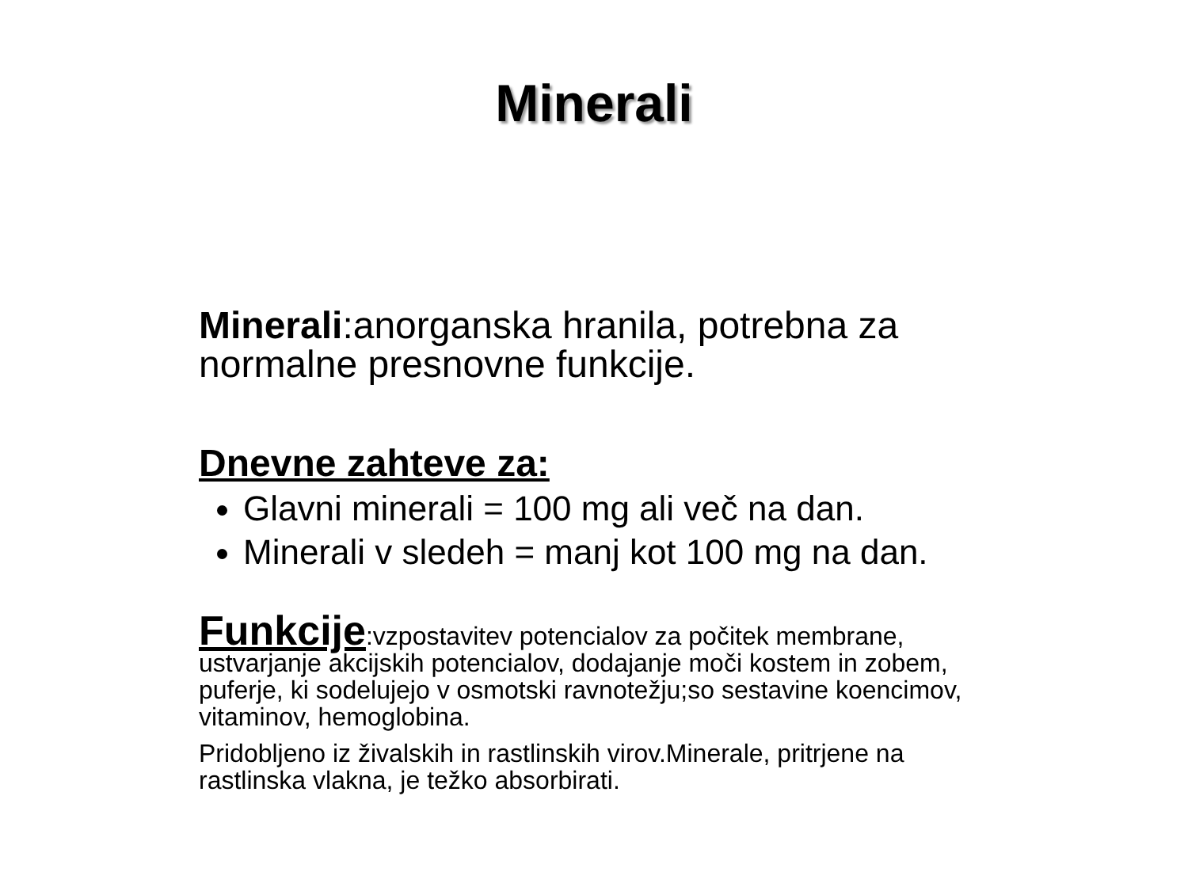Minerali
Minerali:anorganska hranila, potrebna za normalne presnovne funkcije.
Dnevne zahteve za:
Glavni minerali = 100 mg ali več na dan.
Minerali v sledeh = manj kot 100 mg na dan.
Funkcije:vzpostavitev potencialov za počitek membrane, ustvarjanje akcijskih potencialov, dodajanje moči kostem in zobem, puferje, ki sodelujejo v osmotski ravnotežju;so sestavine koencimov, vitaminov, hemoglobina.
Pridobljeno iz živalskih in rastlinskih virov.Minerale, pritrjene na rastlinska vlakna, je težko absorbirati.